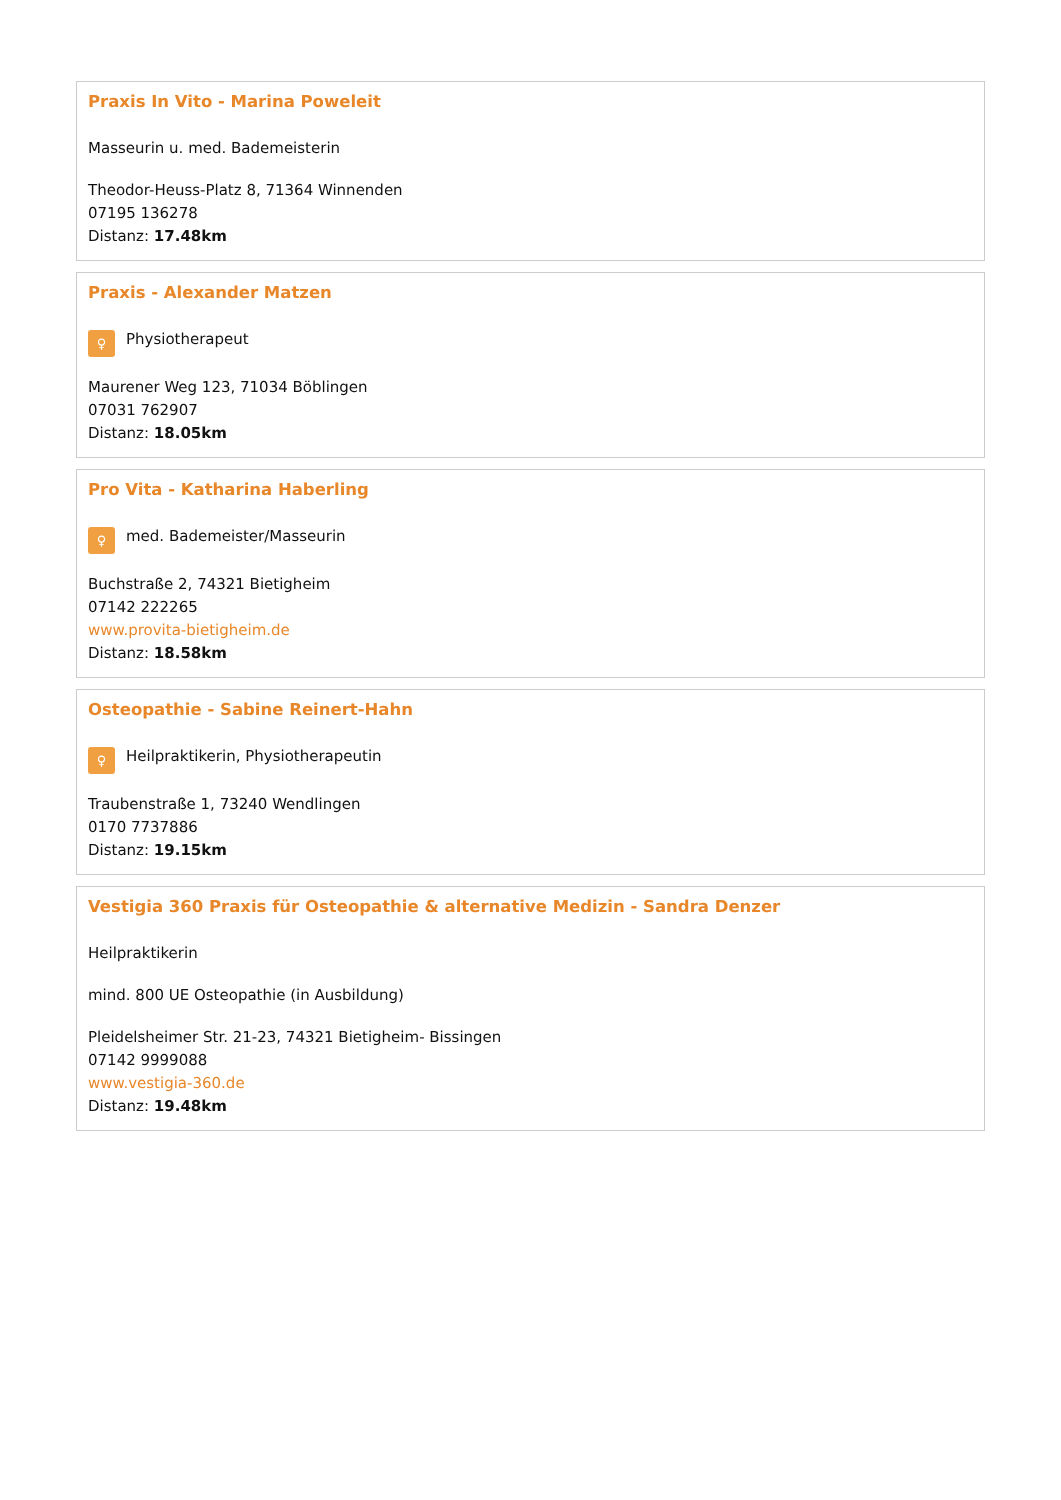Praxis In Vito - Marina Poweleit
Masseurin u. med. Bademeisterin
Theodor-Heuss-Platz 8, 71364 Winnenden
07195 136278
Distanz: 17.48km
Praxis - Alexander Matzen
♀ Physiotherapeut
Maurener Weg 123, 71034 Böblingen
07031 762907
Distanz: 18.05km
Pro Vita - Katharina Haberling
♀ med. Bademeister/Masseurin
Buchstraße 2, 74321 Bietigheim
07142 222265
www.provita-bietigheim.de
Distanz: 18.58km
Osteopathie - Sabine Reinert-Hahn
♀ Heilpraktikerin, Physiotherapeutin
Traubenstraße 1, 73240 Wendlingen
0170 7737886
Distanz: 19.15km
Vestigia 360 Praxis für Osteopathie & alternative Medizin - Sandra Denzer
Heilpraktikerin
mind. 800 UE Osteopathie (in Ausbildung)
Pleidelsheimer Str. 21-23, 74321 Bietigheim- Bissingen
07142 9999088
www.vestigia-360.de
Distanz: 19.48km